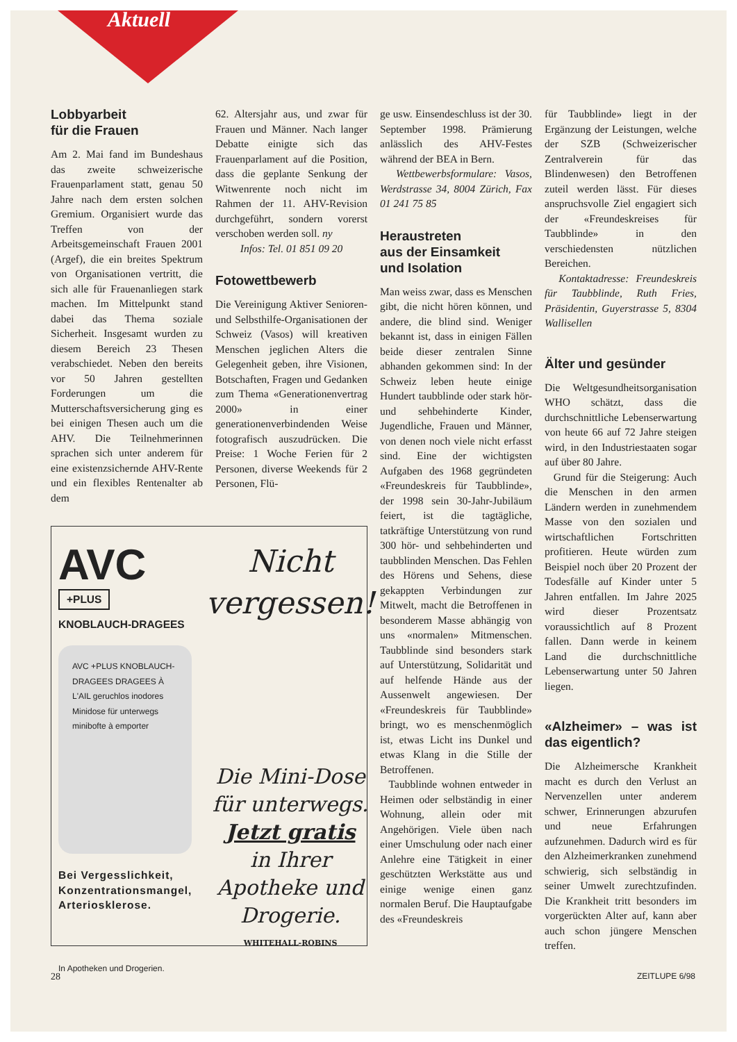Aktuell
Lobbyarbeit
für die Frauen
Am 2. Mai fand im Bundeshaus das zweite schweizerische Frauenparlament statt, genau 50 Jahre nach dem ersten solchen Gremium. Organisiert wurde das Treffen von der Arbeitsgemeinschaft Frauen 2001 (Argef), die ein breites Spektrum von Organisationen vertritt, die sich alle für Frauenanliegen stark machen. Im Mittelpunkt stand dabei das Thema soziale Sicherheit. Insgesamt wurden zu diesem Bereich 23 Thesen verabschiedet. Neben den bereits vor 50 Jahren gestellten Forderungen um die Mutterschaftsversicherung ging es bei einigen Thesen auch um die AHV. Die Teilnehmerinnen sprachen sich unter anderem für eine existenzsichernde AHV-Rente und ein flexibles Rentenalter ab dem
62. Altersjahr aus, und zwar für Frauen und Männer. Nach langer Debatte einigte sich das Frauenparlament auf die Position, dass die geplante Senkung der Witwenrente noch nicht im Rahmen der 11. AHV-Revision durchgeführt, sondern vorerst verschoben werden soll. ny
Infos: Tel. 01 851 09 20
Fotowettbewerb
Die Vereinigung Aktiver Senioren- und Selbsthilfe-Organisationen der Schweiz (Vasos) will kreativen Menschen jeglichen Alters die Gelegenheit geben, ihre Visionen, Botschaften, Fragen und Gedanken zum Thema «Generationenvertrag 2000» in einer generationenverbindenden Weise fotografisch auszudrücken. Die Preise: 1 Woche Ferien für 2 Personen, diverse Weekends für 2 Personen, Flü-
AVC
+PLUS
KNOBLAUCH-DRAGEES
AVC +PLUS KNOBLAUCH-DRAGEES DRAGEES À L'AIL geruchlos inodores Minidose für unterwegs minibofte à emporter
Bei Vergesslichkeit,
Konzentrationsmangel,
Arteriosklerose.
In Apotheken und Drogerien.
Nicht vergessen!
Die Mini-Dose für unterwegs.
Jetzt gratis
in Ihrer Apotheke und Drogerie.
WHITEHALL-ROBINS
ge usw. Einsendeschluss ist der 30. September 1998. Prämierung anlässlich des AHV-Festes während der BEA in Bern.
Wettbewerbsformulare: Vasos, Werdstrasse 34, 8004 Zürich, Fax 01 241 75 85
Heraustreten
aus der Einsamkeit
und Isolation
Man weiss zwar, dass es Menschen gibt, die nicht hören können, und andere, die blind sind. Weniger bekannt ist, dass in einigen Fällen beide dieser zentralen Sinne abhanden gekommen sind: In der Schweiz leben heute einige Hundert taubblinde oder stark hör- und sehbehinderte Kinder, Jugendliche, Frauen und Männer, von denen noch viele nicht erfasst sind. Eine der wichtigsten Aufgaben des 1968 gegründeten «Freundeskreis für Taubblinde», der 1998 sein 30-Jahr-Jubiläum feiert, ist die tagtägliche, tatkräftige Unterstützung von rund 300 hör- und sehbehinderten und taubblinden Menschen. Das Fehlen des Hörens und Sehens, diese gekappten Verbindungen zur Mitwelt, macht die Betroffenen in besonderem Masse abhängig von uns «normalen» Mitmenschen. Taubblinde sind besonders stark auf Unterstützung, Solidarität und auf helfende Hände aus der Aussenwelt angewiesen. Der «Freundeskreis für Taubblinde» bringt, wo es menschenmöglich ist, etwas Licht ins Dunkel und etwas Klang in die Stille der Betroffenen.
Taubblinde wohnen entweder in Heimen oder selbständig in einer Wohnung, allein oder mit Angehörigen. Viele üben nach einer Umschulung oder nach einer Anlehre eine Tätigkeit in einer geschützten Werkstätte aus und einige wenige einen ganz normalen Beruf. Die Hauptaufgabe des «Freundeskreis
für Taubblinde» liegt in der Ergänzung der Leistungen, welche der SZB (Schweizerischer Zentralverein für das Blindenwesen) den Betroffenen zuteil werden lässt. Für dieses anspruchsvolle Ziel engagiert sich der «Freundeskreises für Taubblinde» in den verschiedensten nützlichen Bereichen.
Kontaktadresse: Freundeskreis für Taubblinde, Ruth Fries, Präsidentin, Guyerstrasse 5, 8304 Wallisellen
Älter und gesünder
Die Weltgesundheitsorganisation WHO schätzt, dass die durchschnittliche Lebenserwartung von heute 66 auf 72 Jahre steigen wird, in den Industriestaaten sogar auf über 80 Jahre.
Grund für die Steigerung: Auch die Menschen in den armen Ländern werden in zunehmendem Masse von den sozialen und wirtschaftlichen Fortschritten profitieren. Heute würden zum Beispiel noch über 20 Prozent der Todesfälle auf Kinder unter 5 Jahren entfallen. Im Jahre 2025 wird dieser Prozentsatz voraussichtlich auf 8 Prozent fallen. Dann werde in keinem Land die durchschnittliche Lebenserwartung unter 50 Jahren liegen.
«Alzheimer» – was ist das eigentlich?
Die Alzheimersche Krankheit macht es durch den Verlust an Nervenzellen unter anderem schwer, Erinnerungen abzurufen und neue Erfahrungen aufzunehmen. Dadurch wird es für den Alzheimerkranken zunehmend schwierig, sich selbständig in seiner Umwelt zurechtzufinden. Die Krankheit tritt besonders im vorgerückten Alter auf, kann aber auch schon jüngere Menschen treffen.
28 ZEITLUPE 6/98